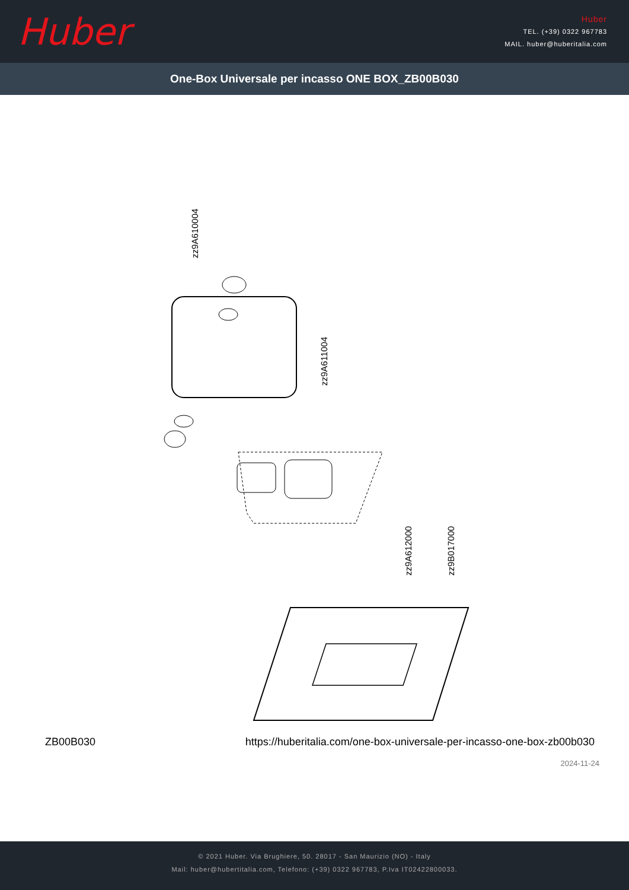Huber
Huber
TEL. (+39) 0322 967783
MAIL. huber@huberitalia.com
One-Box Universale per incasso ONE BOX_ZB00B030
zz9A610004
zz9A611004
zz9A612000 zz9B017000
ZB00B030 https://huberitalia.com/one-box-universale-per-incasso-one-box-zb00b030
2024-11-24
© 2021 Huber. Via Brughiere, 50. 28017 - San Maurizio (NO) - Italy
Mail: huber@hubertitalia.com, Telefono: (+39) 0322 967783, P.Iva IT02422800033.